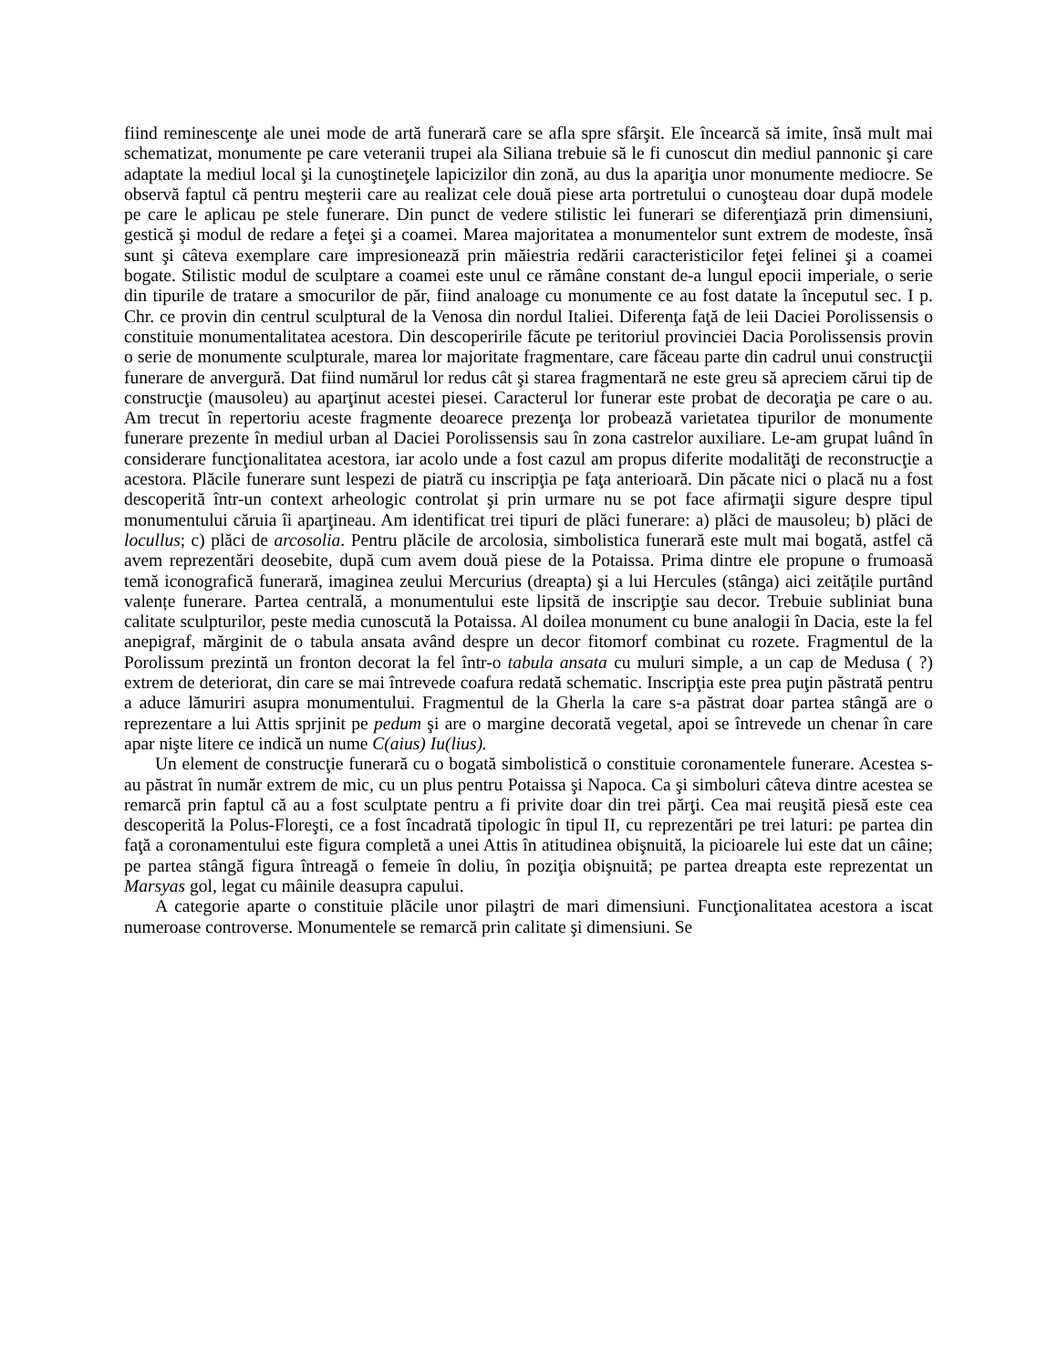fiind reminescenţe ale unei mode de artă funerară care se afla spre sfârşit. Ele încearcă să imite, însă mult mai schematizat, monumente pe care veteranii trupei ala Siliana trebuie să le fi cunoscut din mediul pannonic şi care adaptate la mediul local şi la cunoştineţele lapicizilor din zonă, au dus la apariţia unor monumente mediocre. Se observă faptul că pentru meşterii care au realizat cele două piese arta portretului o cunoşteau doar după modele pe care le aplicau pe stele funerare. Din punct de vedere stilistic lei funerari se diferenţiază prin dimensiuni, gestică şi modul de redare a feţei şi a coamei. Marea majoritatea a monumentelor sunt extrem de modeste, însă sunt şi câteva exemplare care impresionează prin măiestria redării caracteristicilor feţei felinei şi a coamei bogate. Stilistic modul de sculptare a coamei este unul ce rămâne constant de-a lungul epocii imperiale, o serie din tipurile de tratare a smocurilor de păr, fiind analoage cu monumente ce au fost datate la începutul sec. I p. Chr. ce provin din centrul sculptural de la Venosa din nordul Italiei. Diferenţa faţă de leii Daciei Porolissensis o constituie monumentalitatea acestora. Din descoperirile făcute pe teritoriul provinciei Dacia Porolissensis provin o serie de monumente sculpturale, marea lor majoritate fragmentare, care făceau parte din cadrul unui construcţii funerare de anvergură. Dat fiind numărul lor redus cât şi starea fragmentară ne este greu să apreciem cărui tip de construcţie (mausoleu) au aparţinut acestei piesei. Caracterul lor funerar este probat de decoraţia pe care o au. Am trecut în repertoriu aceste fragmente deoarece prezenţa lor probează varietatea tipurilor de monumente funerare prezente în mediul urban al Daciei Porolissensis sau în zona castrelor auxiliare. Le-am grupat luând în considerare funcţionalitatea acestora, iar acolo unde a fost cazul am propus diferite modalităţi de reconstrucţie a acestora. Plăcile funerare sunt lespezi de piatră cu inscripţia pe faţa anterioară. Din păcate nici o placă nu a fost descoperită într-un context arheologic controlat şi prin urmare nu se pot face afirmaţii sigure despre tipul monumentului căruia îi aparţineau. Am identificat trei tipuri de plăci funerare: a) plăci de mausoleu; b) plăci de locullus; c) plăci de arcosolia. Pentru plăcile de arcolosia, simbolistica funerară este mult mai bogată, astfel că avem reprezentări deosebite, după cum avem două piese de la Potaissa. Prima dintre ele propune o frumoasă temă iconografică funerară, imaginea zeului Mercurius (dreapta) şi a lui Hercules (stânga) aici zeitățile purtând valențe funerare. Partea centrală, a monumentului este lipsită de inscripţie sau decor. Trebuie subliniat buna calitate sculpturilor, peste media cunoscută la Potaissa. Al doilea monument cu bune analogii în Dacia, este la fel anepigraf, mărginit de o tabula ansata având despre un decor fitomorf combinat cu rozete. Fragmentul de la Porolissum prezintă un fronton decorat la fel într-o tabula ansata cu muluri simple, a un cap de Medusa ( ?) extrem de deteriorat, din care se mai întrevede coafura redată schematic. Inscripţia este prea puţin păstrată pentru a aduce lămuriri asupra monumentului. Fragmentul de la Gherla la care s-a păstrat doar partea stângă are o reprezentare a lui Attis sprjinit pe pedum şi are o margine decorată vegetal, apoi se întrevede un chenar în care apar nişte litere ce indică un nume C(aius) Iu(lius).
Un element de construcţie funerară cu o bogată simbolistică o constituie coronamentele funerare. Acestea s-au păstrat în număr extrem de mic, cu un plus pentru Potaissa şi Napoca. Ca şi simboluri câteva dintre acestea se remarcă prin faptul că au a fost sculptate pentru a fi privite doar din trei părţi. Cea mai reuşită piesă este cea descoperită la Polus-Floreşti, ce a fost încadrată tipologic în tipul II, cu reprezentări pe trei laturi: pe partea din faţă a coronamentului este figura completă a unei Attis în atitudinea obişnuită, la picioarele lui este dat un câine; pe partea stângă figura întreagă o femeie în doliu, în poziţia obişnuită; pe partea dreapta este reprezentat un Marsyas gol, legat cu mâinile deasupra capului.
A categorie aparte o constituie plăcile unor pilaştri de mari dimensiuni. Funcţionalitatea acestora a iscat numeroase controverse. Monumentele se remarcă prin calitate şi dimensiuni. Se